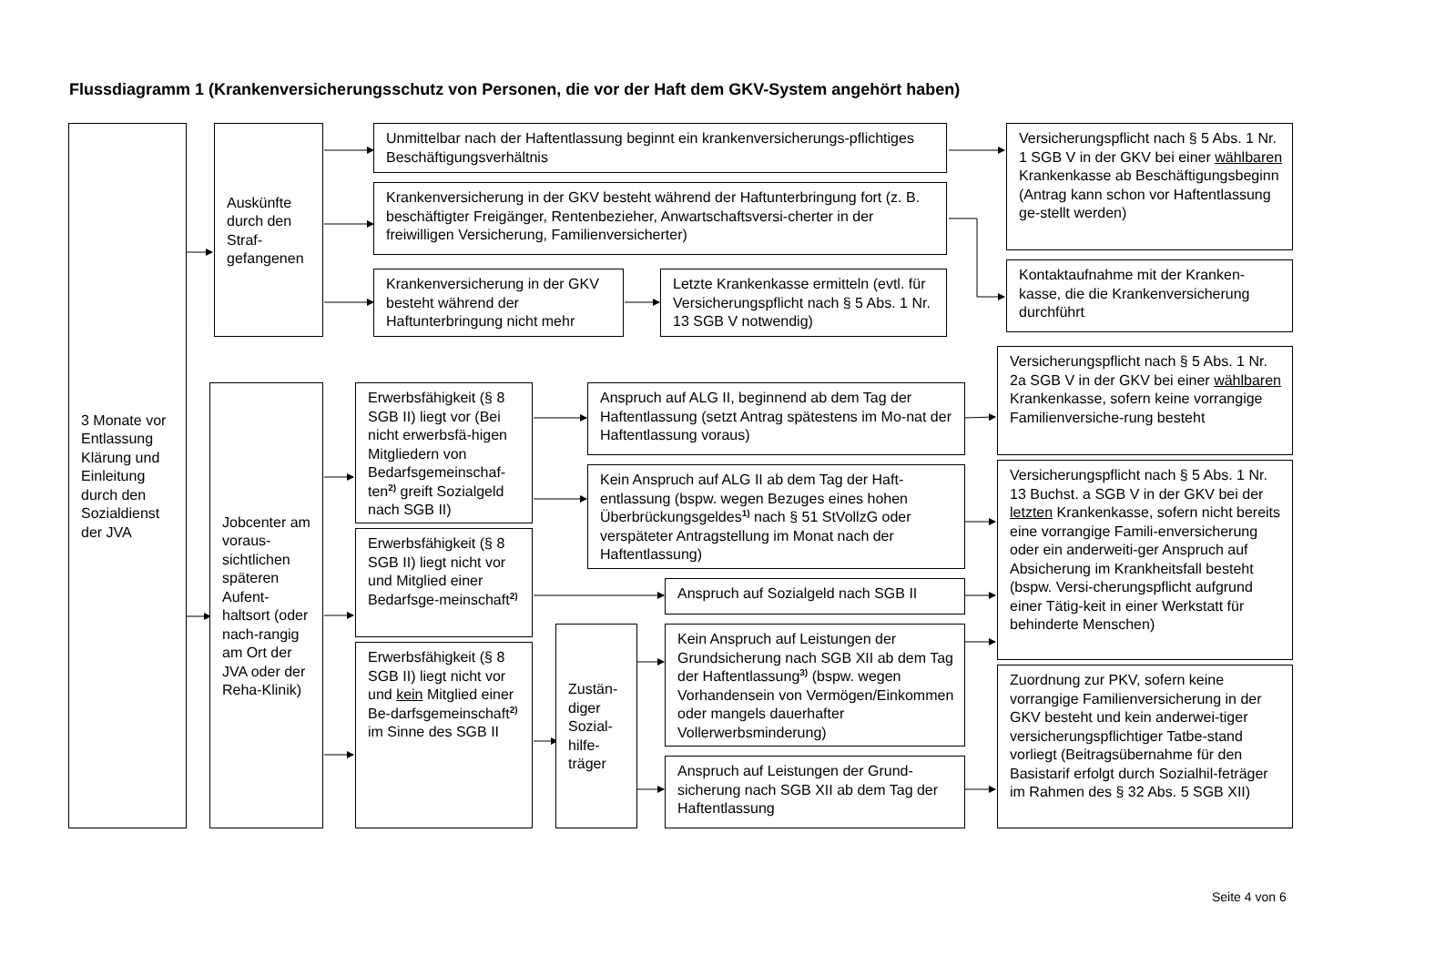Flussdiagramm 1 (Krankenversicherungsschutz von Personen, die vor der Haft dem GKV-System angehört haben)
3 Monate vor Entlassung Klärung und Einleitung durch den Sozialdienst der JVA
Auskünfte durch den Straf-gefangenen
Unmittelbar nach der Haftentlassung beginnt ein krankenversicherungs-pflichtiges Beschäftigungsverhältnis
Krankenversicherung in der GKV besteht während der Haftunterbringung fort (z. B. beschäftigter Freigänger, Rentenbezieher, Anwartschaftsversi-cherter in der freiwilligen Versicherung, Familienversicherter)
Krankenversicherung in der GKV besteht während der Haftunterbringung nicht mehr
Letzte Krankenkasse ermitteln (evtl. für Versicherungspflicht nach § 5 Abs. 1 Nr. 13 SGB V notwendig)
Versicherungspflicht nach § 5 Abs. 1 Nr. 1 SGB V in der GKV bei einer wählbaren Krankenkasse ab Beschäftigungsbeginn (Antrag kann schon vor Haftentlassung ge-stellt werden)
Kontaktaufnahme mit der Kranken-kasse, die die Krankenversicherung durchführt
Jobcenter am voraus-sichtlichen späteren Aufent-haltsort (oder nach-rangig am Ort der JVA oder der Reha-Klinik)
Erwerbsfähigkeit (§ 8 SGB II) liegt vor (Bei nicht erwerbsfä-higen Mitgliedern von Bedarfsgemeinschaf-ten<sup>2)</sup> greift Sozialgeld nach SGB II)
Erwerbsfähigkeit (§ 8 SGB II) liegt nicht vor und Mitglied einer Bedarfsge-meinschaft<sup>2)</sup>
Erwerbsfähigkeit (§ 8 SGB II) liegt nicht vor und kein Mitglied einer Be-darfsgemeinschaft<sup>2)</sup> im Sinne des SGB II
Zustän-diger Sozial-hilfe-träger
Anspruch auf ALG II, beginnend ab dem Tag der Haftentlassung (setzt Antrag spätestens im Mo-nat der Haftentlassung voraus)
Kein Anspruch auf ALG II ab dem Tag der Haft-entlassung (bspw. wegen Bezuges eines hohen Überbrückungsgeldes<sup>1)</sup> nach § 51 StVollzG oder verspäteter Antragstellung im Monat nach der Haftentlassung)
Anspruch auf Sozialgeld nach SGB II
Kein Anspruch auf Leistungen der Grundsicherung nach SGB XII ab dem Tag der Haftentlassung<sup>3)</sup> (bspw. wegen Vorhandensein von Vermögen/Einkommen oder mangels dauerhafter Vollerwerbsminderung)
Anspruch auf Leistungen der Grund-sicherung nach SGB XII ab dem Tag der Haftentlassung
Versicherungspflicht nach § 5 Abs. 1 Nr. 2a SGB V in der GKV bei einer wählbaren Krankenkasse, sofern keine vorrangige Familienversiche-rung besteht
Versicherungspflicht nach § 5 Abs. 1 Nr. 13 Buchst. a SGB V in der GKV bei der letzten Krankenkasse, sofern nicht bereits eine vorrangige Famili-enversicherung oder ein anderweiti-ger Anspruch auf Absicherung im Krankheitsfall besteht (bspw. Versi-cherungspflicht aufgrund einer Tätig-keit in einer Werkstatt für behinderte Menschen)
Zuordnung zur PKV, sofern keine vorrangige Familienversicherung in der GKV besteht und kein anderwei-tiger versicherungspflichtiger Tatbe-stand vorliegt (Beitragsübernahme für den Basistarif erfolgt durch Sozialhil-feträger im Rahmen des § 32 Abs. 5 SGB XII)
Seite 4 von 6